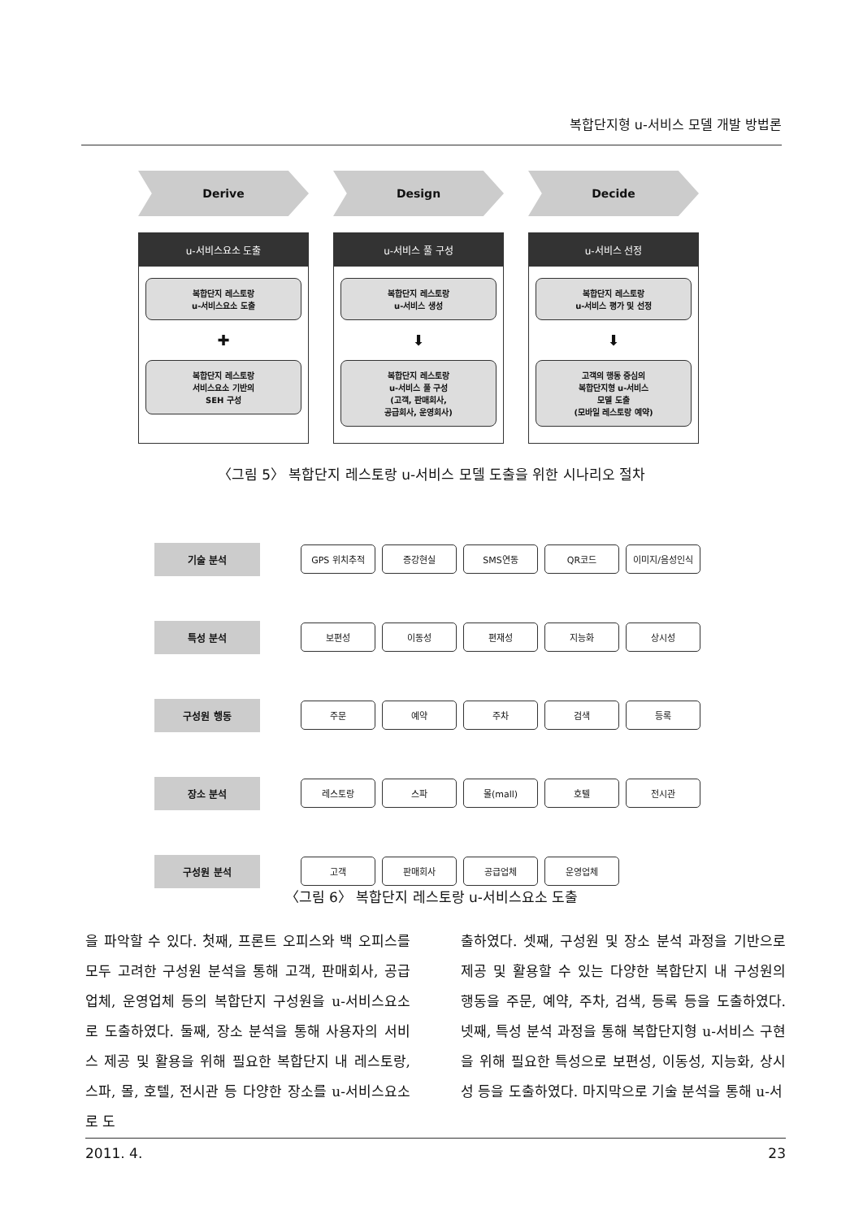복합단지형 u-서비스 모델 개발 방법론
Derive
u-서비스요소 도출
복합단지 레스토랑
u-서비스요소 도출
✚
복합단지 레스토랑
서비스요소 기반의
SEH 구성
Design
u-서비스 풀 구성
복합단지 레스토랑
u-서비스 생성
⬇
복합단지 레스토랑
u-서비스 풀 구성
(고객, 판매회사,
공급회사, 운영회사)
Decide
u-서비스 선정
복합단지 레스토랑
u-서비스 평가 및 선정
⬇
고객의 행동 중심의
복합단지형 u-서비스
모델 도출
(모바일 레스토랑 예약)
〈그림 5〉 복합단지 레스토랑 u-서비스 모델 도출을 위한 시나리오 절차
기술 분석
GPS 위치추적 증강현실 SMS연동 QR코드 이미지/음성인식
특성 분석
보편성 이동성 편재성 지능화 상시성
구성원 행동
주문 예약 주차 검색 등록
장소 분석
레스토랑 스파 몰(mall) 호텔 전시관
구성원 분석
고객 판매회사 공급업체 운영업체
〈그림 6〉 복합단지 레스토랑 u-서비스요소 도출
을 파악할 수 있다. 첫째, 프론트 오피스와 백 오피스를 모두 고려한 구성원 분석을 통해 고객, 판매회사, 공급업체, 운영업체 등의 복합단지 구성원을 u-서비스요소로 도출하였다. 둘째, 장소 분석을 통해 사용자의 서비스 제공 및 활용을 위해 필요한 복합단지 내 레스토랑, 스파, 몰, 호텔, 전시관 등 다양한 장소를 u-서비스요소로 도
출하였다. 셋째, 구성원 및 장소 분석 과정을 기반으로 제공 및 활용할 수 있는 다양한 복합단지 내 구성원의 행동을 주문, 예약, 주차, 검색, 등록 등을 도출하였다. 넷째, 특성 분석 과정을 통해 복합단지형 u-서비스 구현을 위해 필요한 특성으로 보편성, 이동성, 지능화, 상시성 등을 도출하였다. 마지막으로 기술 분석을 통해 u-서
2011. 4. 23